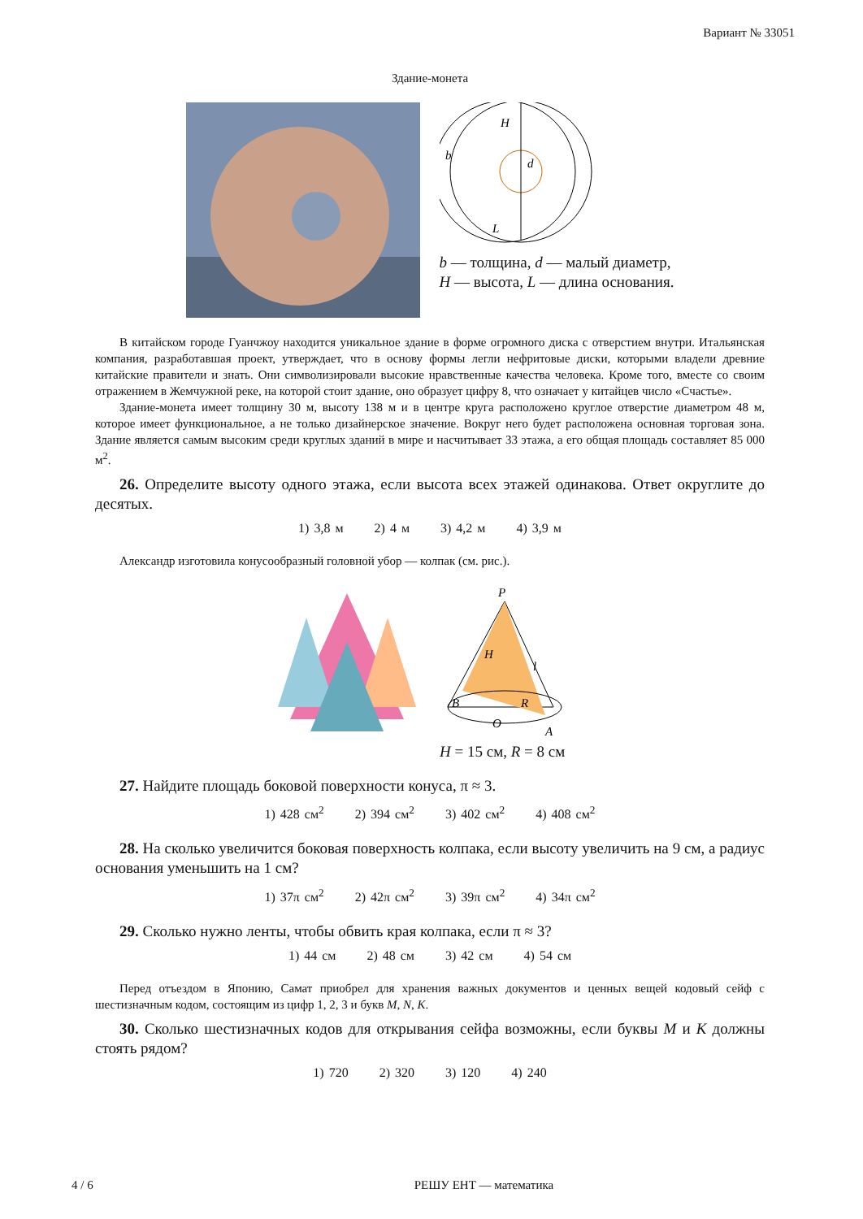Вариант № 33051
Здание-монета
H
d
b
L
b — толщина, d — малый диаметр,
H — высота, L — длина основания.
В китайском городе Гуанчжоу находится уникальное здание в форме огромного диска с отверстием внутри. Итальянская компания, разработавшая проект, утверждает, что в основу формы легли нефритовые диски, которыми владели древние китайские правители и знать. Они символизировали высокие нравственные качества человека. Кроме того, вместе со своим отражением в Жемчужной реке, на которой стоит здание, оно образует цифру 8, что означает у китайцев число «Счастье».
Здание-монета имеет толщину 30 м, высоту 138 м и в центре круга расположено круглое отверстие диаметром 48 м, которое имеет функциональное, а не только дизайнерское значение. Вокруг него будет расположена основная торговая зона. Здание является самым высоким среди круглых зданий в мире и насчитывает 33 этажа, а его общая площадь составляет 85 000 м<sup>2</sup>.
26. Определите высоту одного этажа, если высота всех этажей одинакова. Ответ округлите до десятых.
1) 3,8 м 2) 4 м 3) 4,2 м 4) 3,9 м
Александр изготовила конусообразный головной убор — колпак (см. рис.).
P
H
l
B
R
O
A
H = 15 см, R = 8 см
27. Найдите площадь боковой поверхности конуса, π ≈ 3.
1) 428 см<sup>2</sup> 2) 394 см<sup>2</sup> 3) 402 см<sup>2</sup> 4) 408 см<sup>2</sup>
28. На сколько увеличится боковая поверхность колпака, если высоту увеличить на 9 см, а радиус основания уменьшить на 1 см?
1) 37π см<sup>2</sup> 2) 42π см<sup>2</sup> 3) 39π см<sup>2</sup> 4) 34π см<sup>2</sup>
29. Сколько нужно ленты, чтобы обвить края колпака, если π ≈ 3?
1) 44 см 2) 48 см 3) 42 см 4) 54 см
Перед отъездом в Японию, Самат приобрел для хранения важных документов и ценных вещей кодовый сейф с шестизначным кодом, состоящим из цифр 1, 2, 3 и букв M, N, K.
30. Сколько шестизначных кодов для открывания сейфа возможны, если буквы M и K должны стоять рядом?
1) 720 2) 320 3) 120 4) 240
4 / 6 РЕШУ ЕНТ — математика